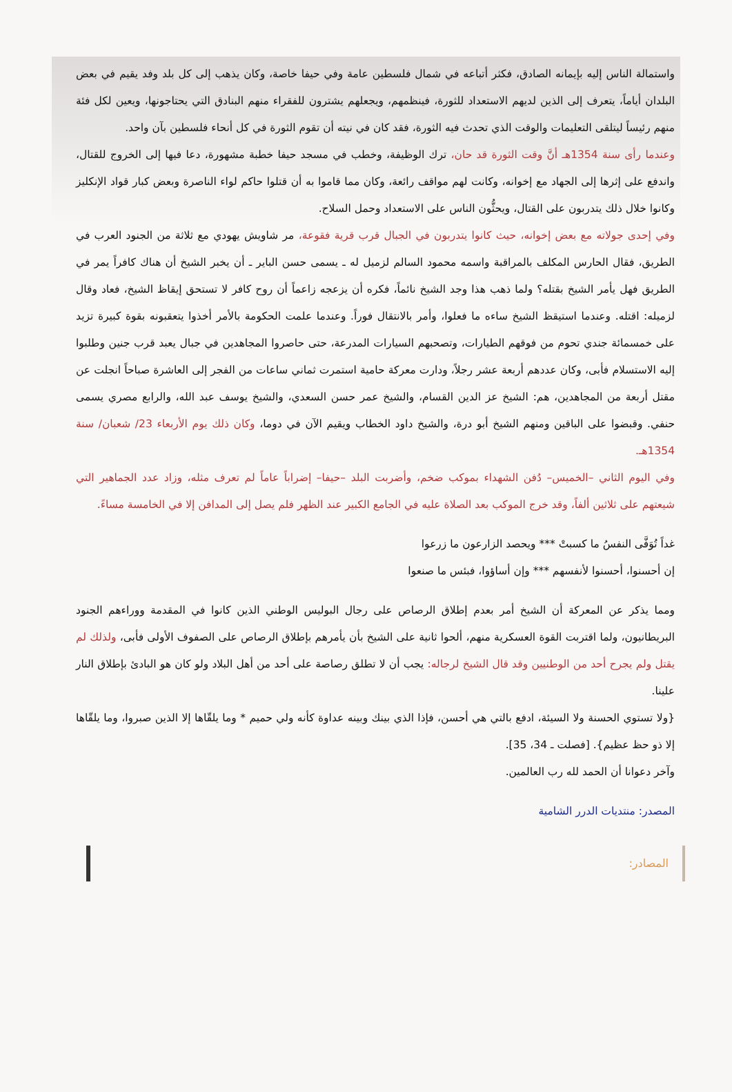واستمالة الناس إليه بإيمانه الصادق، فكثر أتباعه في شمال فلسطين عامة وفي حيفا خاصة، وكان يذهب إلى كل بلد وفد يقيم في بعض البلدان أياماً، يتعرف إلى الذين لديهم الاستعداد للثورة، فينظمهم، ويجعلهم يشترون للفقراء منهم البنادق التي يحتاجونها، ويعين لكل فئة منهم رئيساً ليتلقى التعليمات والوقت الذي تحدث فيه الثورة، فقد كان في نيته أن تقوم الثورة في كل أنحاء فلسطين بآن واحد.
وعندما رأى سنة 1354هـ أنَّ وقت الثورة قد حان، ترك الوظيفة، وخطب في مسجد حيفا خطبة مشهورة، دعا فيها إلى الخروج للقتال، واندفع على إثرها إلى الجهاد مع إخوانه، وكانت لهم مواقف رائعة، وكان مما قاموا به أن قتلوا حاكم لواء الناصرة وبعض كبار قواد الإنكليز وكانوا خلال ذلك يتدربون على القتال، ويحثُّون الناس على الاستعداد وحمل السلاح.
وفي إحدى جولاته مع بعض إخوانه، حيث كانوا يتدربون في الجبال قرب قرية فقوعة، مر شاويش يهودي مع ثلاثة من الجنود العرب في الطريق، فقال الحارس المكلف بالمراقبة واسمه محمود السالم لزميل له ـ يسمى حسن الباير ـ أن يخبر الشيخ أن هناك كافراً يمر في الطريق فهل يأمر الشيخ بقتله؟ ولما ذهب هذا وجد الشيخ نائماً، فكره أن يزعجه زاعماً أن روح كافر لا تستحق إيقاظ الشيخ، فعاد وقال لزميله: اقتله. وعندما استيقظ الشيخ ساءه ما فعلوا، وأمر بالانتقال فوراً. وعندما علمت الحكومة بالأمر أخذوا يتعقبونه بقوة كبيرة تزيد على خمسمائة جندي تحوم من فوقهم الطيارات، وتصحبهم السيارات المدرعة، حتى حاصروا المجاهدين في جبال يعبد قرب جنين وطلبوا إليه الاستسلام فأبى، وكان عددهم أربعة عشر رجلاً، ودارت معركة حامية استمرت ثماني ساعات من الفجر إلى العاشرة صباحاً انجلت عن مقتل أربعة من المجاهدين، هم: الشيخ عز الدين القسام، والشيخ عمر حسن السعدي، والشيخ يوسف عبد الله، والرابع مصري يسمى حنفي. وقبضوا على الباقين ومنهم الشيخ أبو درة، والشيخ داود الخطاب ويقيم الآن في دوما، وكان ذلك يوم الأربعاء 23/ شعبان/ سنة 1354هـ.
وفي اليوم الثاني –الخميس– دُفن الشهداء بموكب ضخم، وأضربت البلد –حيفا– إضراباً عاماً لم تعرف مثله، وزاد عدد الجماهير التي شيعتهم على ثلاثين ألفاً، وقد خرج الموكب بعد الصلاة عليه في الجامع الكبير عند الظهر فلم يصل إلى المدافن إلا في الخامسة مساءً.
غداً تُوَفَّى النفسُ ما كسبتْ *** ويحصد الزارعون ما زرعوا
إن أحسنوا، أحسنوا لأنفسهم *** وإن أساؤوا، فبئس ما صنعوا
ومما يذكر عن المعركة أن الشيخ أمر بعدم إطلاق الرصاص على رجال البوليس الوطني الذين كانوا في المقدمة ووراءهم الجنود البريطانيون، ولما اقتربت القوة العسكرية منهم، ألحوا ثانية على الشيخ بأن يأمرهم بإطلاق الرصاص على الصفوف الأولى فأبى، ولذلك لم يقتل ولم يجرح أحد من الوطنيين وقد قال الشيخ لرجاله: يجب أن لا تطلق رصاصة على أحد من أهل البلاد ولو كان هو البادئ بإطلاق النار علينا.
{ولا تستوي الحسنة ولا السيئة، ادفع بالتي هي أحسن، فإذا الذي بينك وبينه عداوة كأنه ولي حميم * وما يلقّاها إلا الذين صبروا، وما يلقّاها إلا ذو حظ عظيم}. [فصلت ـ 34، 35].
وآخر دعوانا أن الحمد لله رب العالمين.
المصدر: منتديات الدرر الشامية
المصادر: